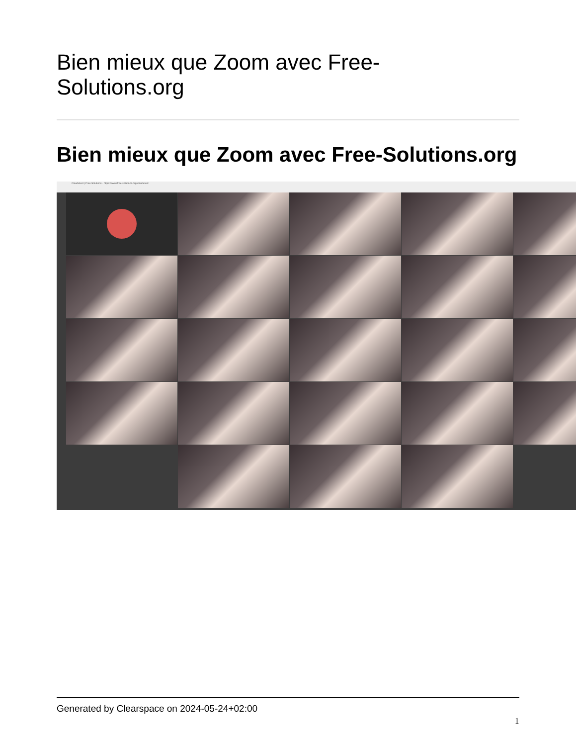Bien mieux que Zoom avec Free-
Solutions.org
Bien mieux que Zoom avec Free-Solutions.org
Claudetest | Free-Solutions · https://www.free-solutions.org/claudetest
Generated by Clearspace on 2024-05-24+02:00
1